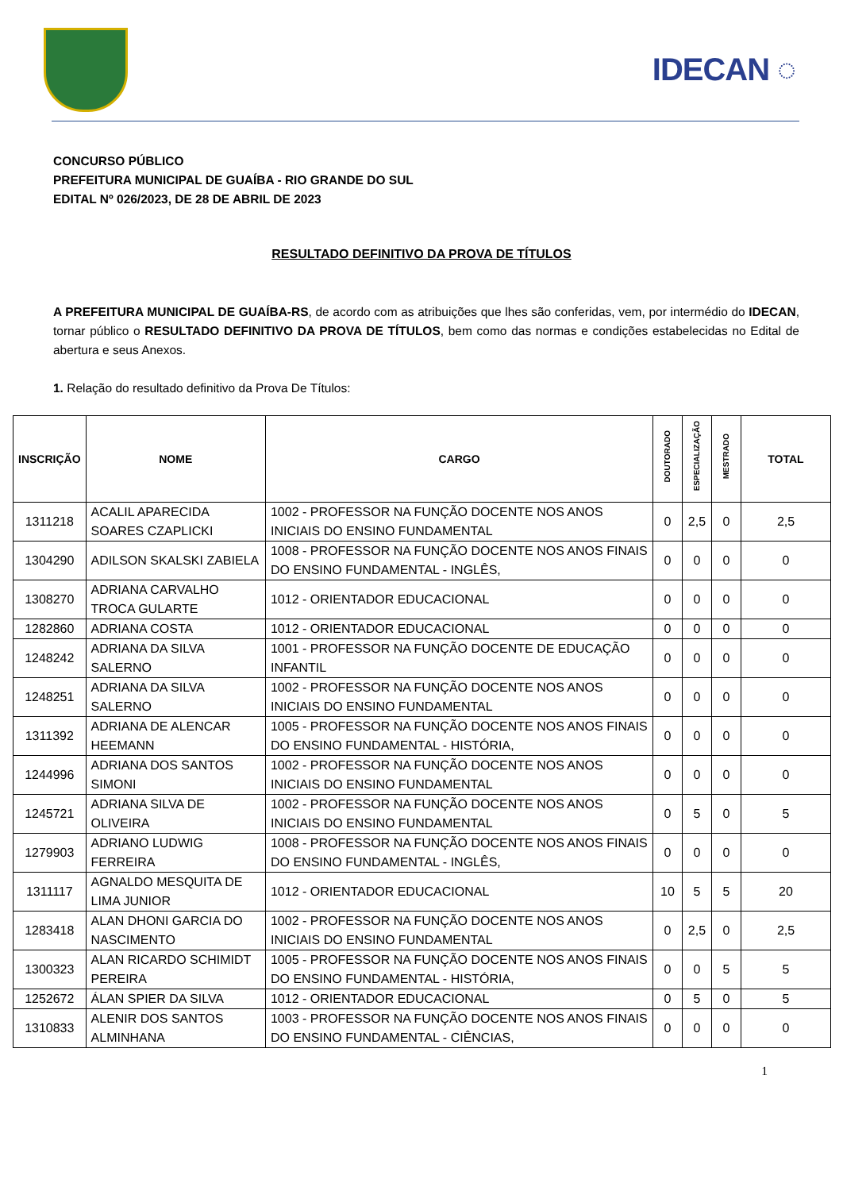IDECAN ◌
CONCURSO PÚBLICO
PREFEITURA MUNICIPAL DE GUAÍBA - RIO GRANDE DO SUL
EDITAL Nº 026/2023, DE 28 DE ABRIL DE 2023
RESULTADO DEFINITIVO DA PROVA DE TÍTULOS
A PREFEITURA MUNICIPAL DE GUAÍBA-RS, de acordo com as atribuições que lhes são conferidas, vem, por intermédio do IDECAN, tornar público o RESULTADO DEFINITIVO DA PROVA DE TÍTULOS, bem como das normas e condições estabelecidas no Edital de abertura e seus Anexos.
1. Relação do resultado definitivo da Prova De Títulos:
| INSCRIÇÃO | NOME | CARGO | DOUTORADO | ESPECIALIZAÇÃO | MESTRADO | TOTAL |
| --- | --- | --- | --- | --- | --- | --- |
| 1311218 | ACALIL APARECIDA SOARES CZAPLICKI | 1002 - PROFESSOR NA FUNÇÃO DOCENTE NOS ANOS INICIAIS DO ENSINO FUNDAMENTAL | 0 | 2,5 | 0 | 2,5 |
| 1304290 | ADILSON SKALSKI ZABIELA | 1008 - PROFESSOR NA FUNÇÃO DOCENTE NOS ANOS FINAIS DO ENSINO FUNDAMENTAL - INGLÊS, | 0 | 0 | 0 | 0 |
| 1308270 | ADRIANA CARVALHO TROCA GULARTE | 1012 - ORIENTADOR EDUCACIONAL | 0 | 0 | 0 | 0 |
| 1282860 | ADRIANA COSTA | 1012 - ORIENTADOR EDUCACIONAL | 0 | 0 | 0 | 0 |
| 1248242 | ADRIANA DA SILVA SALERNO | 1001 - PROFESSOR NA FUNÇÃO DOCENTE DE EDUCAÇÃO INFANTIL | 0 | 0 | 0 | 0 |
| 1248251 | ADRIANA DA SILVA SALERNO | 1002 - PROFESSOR NA FUNÇÃO DOCENTE NOS ANOS INICIAIS DO ENSINO FUNDAMENTAL | 0 | 0 | 0 | 0 |
| 1311392 | ADRIANA DE ALENCAR HEEMANN | 1005 - PROFESSOR NA FUNÇÃO DOCENTE NOS ANOS FINAIS DO ENSINO FUNDAMENTAL - HISTÓRIA, | 0 | 0 | 0 | 0 |
| 1244996 | ADRIANA DOS SANTOS SIMONI | 1002 - PROFESSOR NA FUNÇÃO DOCENTE NOS ANOS INICIAIS DO ENSINO FUNDAMENTAL | 0 | 0 | 0 | 0 |
| 1245721 | ADRIANA SILVA DE OLIVEIRA | 1002 - PROFESSOR NA FUNÇÃO DOCENTE NOS ANOS INICIAIS DO ENSINO FUNDAMENTAL | 0 | 5 | 0 | 5 |
| 1279903 | ADRIANO LUDWIG FERREIRA | 1008 - PROFESSOR NA FUNÇÃO DOCENTE NOS ANOS FINAIS DO ENSINO FUNDAMENTAL - INGLÊS, | 0 | 0 | 0 | 0 |
| 1311117 | AGNALDO MESQUITA DE LIMA JUNIOR | 1012 - ORIENTADOR EDUCACIONAL | 10 | 5 | 5 | 20 |
| 1283418 | ALAN DHONI GARCIA DO NASCIMENTO | 1002 - PROFESSOR NA FUNÇÃO DOCENTE NOS ANOS INICIAIS DO ENSINO FUNDAMENTAL | 0 | 2,5 | 0 | 2,5 |
| 1300323 | ALAN RICARDO SCHIMIDT PEREIRA | 1005 - PROFESSOR NA FUNÇÃO DOCENTE NOS ANOS FINAIS DO ENSINO FUNDAMENTAL - HISTÓRIA, | 0 | 0 | 5 | 5 |
| 1252672 | ÁLAN SPIER DA SILVA | 1012 - ORIENTADOR EDUCACIONAL | 0 | 5 | 0 | 5 |
| 1310833 | ALENIR DOS SANTOS ALMINHANA | 1003 - PROFESSOR NA FUNÇÃO DOCENTE NOS ANOS FINAIS DO ENSINO FUNDAMENTAL - CIÊNCIAS, | 0 | 0 | 0 | 0 |
1